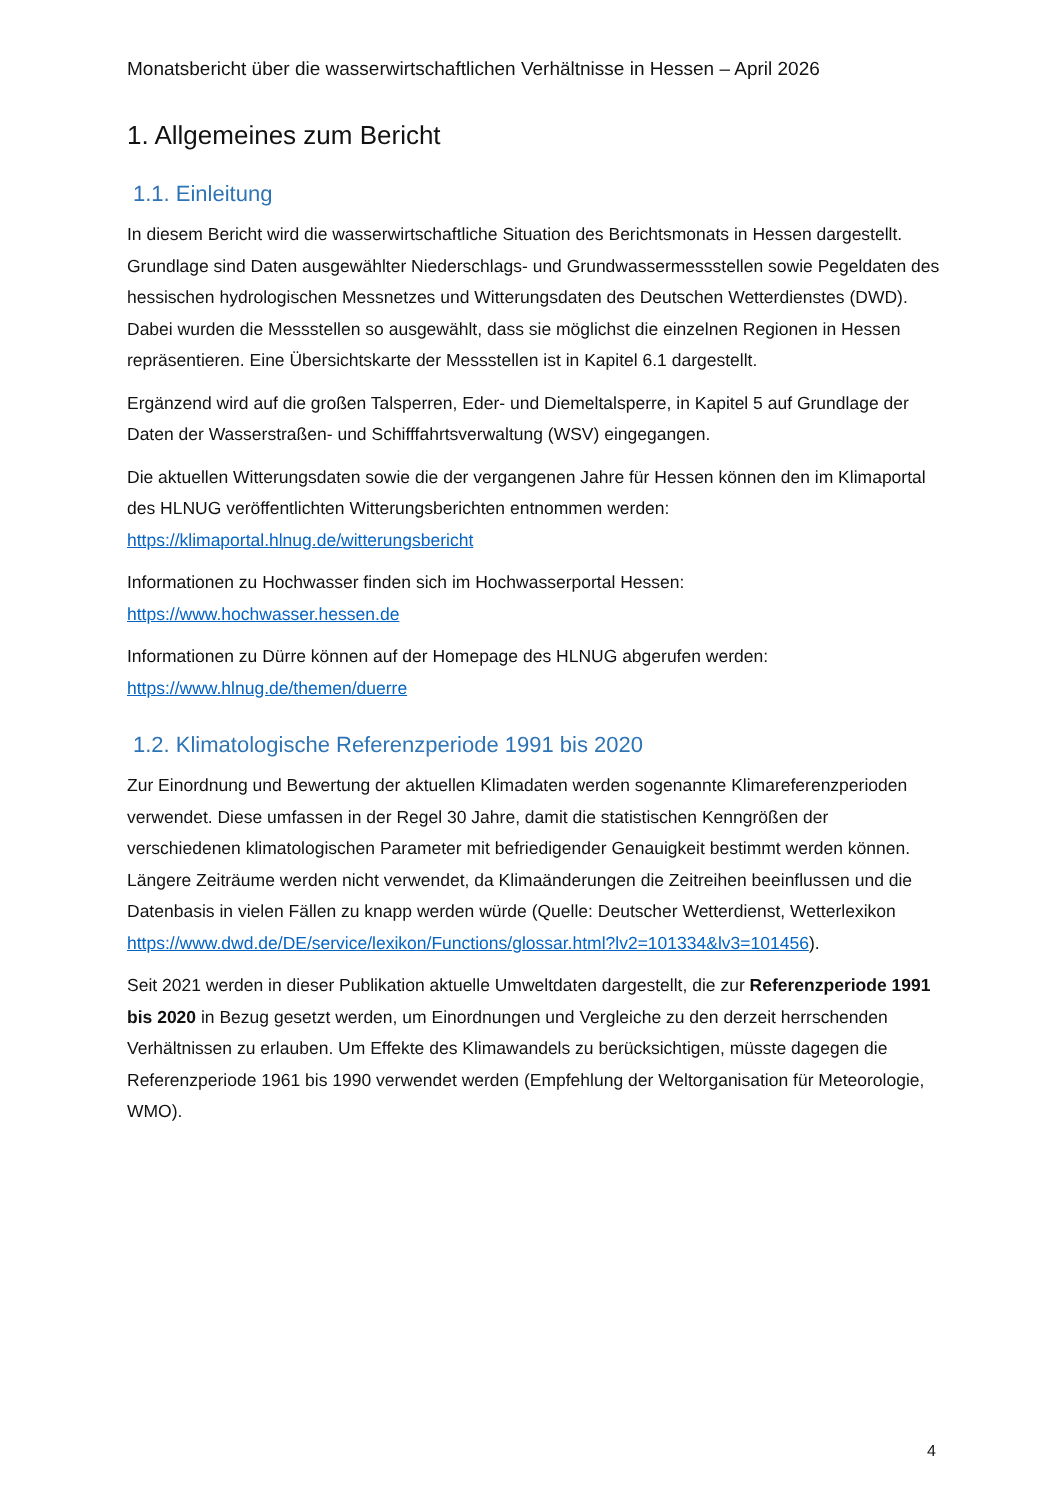Monatsbericht über die wasserwirtschaftlichen Verhältnisse in Hessen – April 2026
1. Allgemeines zum Bericht
1.1. Einleitung
In diesem Bericht wird die wasserwirtschaftliche Situation des Berichtsmonats in Hessen dargestellt. Grundlage sind Daten ausgewählter Niederschlags- und Grundwassermessstellen sowie Pegeldaten des hessischen hydrologischen Messnetzes und Witterungsdaten des Deutschen Wetterdienstes (DWD). Dabei wurden die Messstellen so ausgewählt, dass sie möglichst die einzelnen Regionen in Hessen repräsentieren. Eine Übersichtskarte der Messstellen ist in Kapitel 6.1 dargestellt.
Ergänzend wird auf die großen Talsperren, Eder- und Diemeltalsperre, in Kapitel 5 auf Grundlage der Daten der Wasserstraßen- und Schifffahrtsverwaltung (WSV) eingegangen.
Die aktuellen Witterungsdaten sowie die der vergangenen Jahre für Hessen können den im Klimaportal des HLNUG veröffentlichten Witterungsberichten entnommen werden: https://klimaportal.hlnug.de/witterungsbericht
Informationen zu Hochwasser finden sich im Hochwasserportal Hessen:
https://www.hochwasser.hessen.de
Informationen zu Dürre können auf der Homepage des HLNUG abgerufen werden:
https://www.hlnug.de/themen/duerre
1.2. Klimatologische Referenzperiode 1991 bis 2020
Zur Einordnung und Bewertung der aktuellen Klimadaten werden sogenannte Klimareferenzperioden verwendet. Diese umfassen in der Regel 30 Jahre, damit die statistischen Kenngrößen der verschiedenen klimatologischen Parameter mit befriedigender Genauigkeit bestimmt werden können. Längere Zeiträume werden nicht verwendet, da Klimaänderungen die Zeitreihen beeinflussen und die Datenbasis in vielen Fällen zu knapp werden würde (Quelle: Deutscher Wetterdienst, Wetterlexikon https://www.dwd.de/DE/service/lexikon/Functions/glossar.html?lv2=101334&lv3=101456).
Seit 2021 werden in dieser Publikation aktuelle Umweltdaten dargestellt, die zur Referenzperiode 1991 bis 2020 in Bezug gesetzt werden, um Einordnungen und Vergleiche zu den derzeit herrschenden Verhältnissen zu erlauben. Um Effekte des Klimawandels zu berücksichtigen, müsste dagegen die Referenzperiode 1961 bis 1990 verwendet werden (Empfehlung der Weltorganisation für Meteorologie, WMO).
4